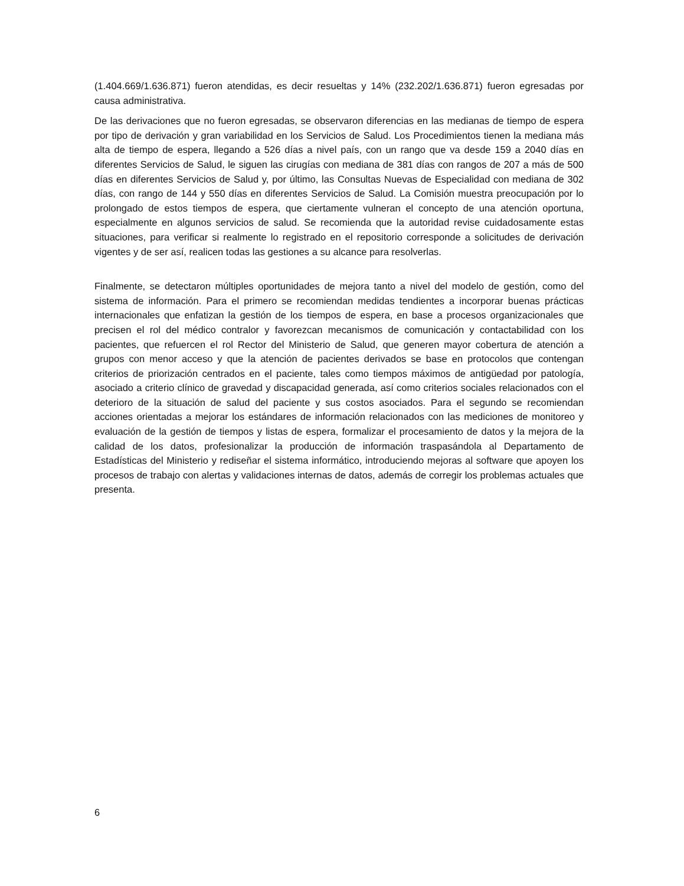(1.404.669/1.636.871) fueron atendidas, es decir resueltas y 14% (232.202/1.636.871) fueron egresadas por causa administrativa.
De las derivaciones que no fueron egresadas, se observaron diferencias en las medianas de tiempo de espera por tipo de derivación y gran variabilidad en los Servicios de Salud. Los Procedimientos tienen la mediana más alta de tiempo de espera, llegando a 526 días a nivel país, con un rango que va desde 159 a 2040 días en diferentes Servicios de Salud, le siguen las cirugías con mediana de 381 días con rangos de 207 a más de 500 días en diferentes Servicios de Salud y, por último, las Consultas Nuevas de Especialidad con mediana de 302 días, con rango de 144 y 550 días en diferentes Servicios de Salud. La Comisión muestra preocupación por lo prolongado de estos tiempos de espera, que ciertamente vulneran el concepto de una atención oportuna, especialmente en algunos servicios de salud. Se recomienda que la autoridad revise cuidadosamente estas situaciones, para verificar si realmente lo registrado en el repositorio corresponde a solicitudes de derivación vigentes y de ser así, realicen todas las gestiones a su alcance para resolverlas.
Finalmente, se detectaron múltiples oportunidades de mejora tanto a nivel del modelo de gestión, como del sistema de información. Para el primero se recomiendan medidas tendientes a incorporar buenas prácticas internacionales que enfatizan la gestión de los tiempos de espera, en base a procesos organizacionales que precisen el rol del médico contralor y favorezcan mecanismos de comunicación y contactabilidad con los pacientes, que refuercen el rol Rector del Ministerio de Salud, que generen mayor cobertura de atención a grupos con menor acceso y que la atención de pacientes derivados se base en protocolos que contengan criterios de priorización centrados en el paciente, tales como tiempos máximos de antigüedad por patología, asociado a criterio clínico de gravedad y discapacidad generada, así como criterios sociales relacionados con el deterioro de la situación de salud del paciente y sus costos asociados. Para el segundo se recomiendan acciones orientadas a mejorar los estándares de información relacionados con las mediciones de monitoreo y evaluación de la gestión de tiempos y listas de espera, formalizar el procesamiento de datos y la mejora de la calidad de los datos, profesionalizar la producción de información traspasándola al Departamento de Estadísticas del Ministerio y rediseñar el sistema informático, introduciendo mejoras al software que apoyen los procesos de trabajo con alertas y validaciones internas de datos, además de corregir los problemas actuales que presenta.
6